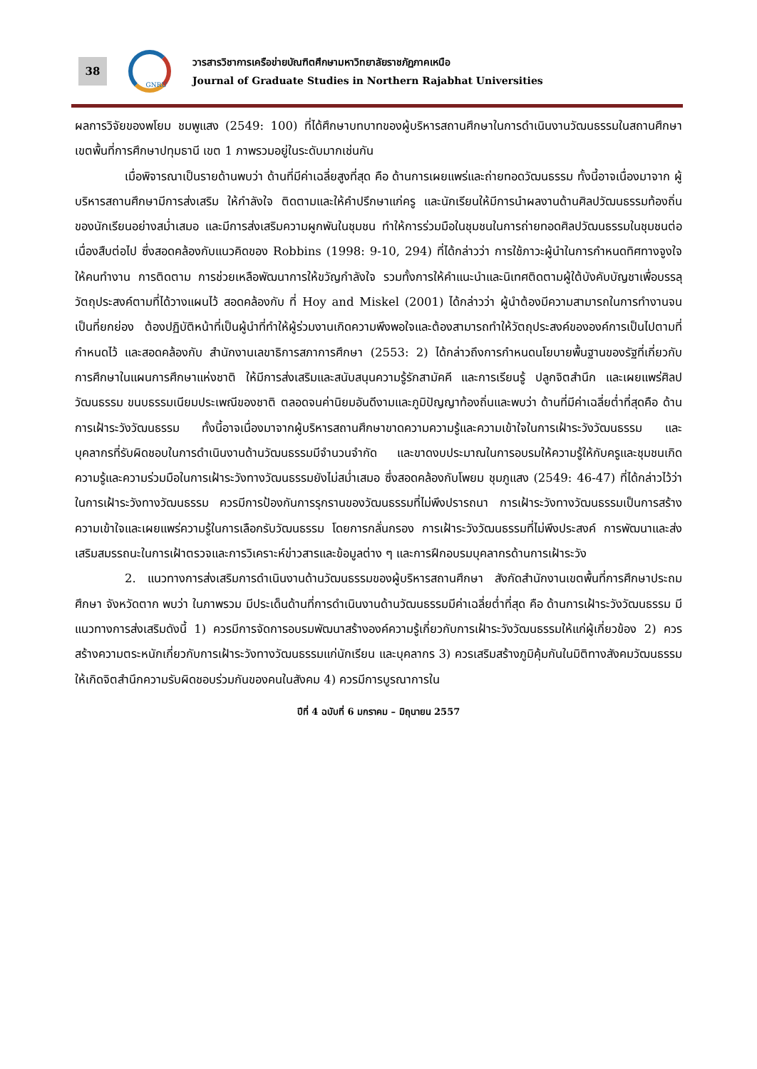38
GNRU
วารสารวิชาการเครือข่ายบัณฑิตศึกษามหาวิทยาลัยราชภัฏภาคเหนือ
Journal of Graduate Studies in Northern Rajabhat Universities
ผลการวิจัยของพโยม ชมพูแสง (2549: 100) ที่ได้ศึกษาบทบาทของผู้บริหารสถานศึกษาในการดำเนินงานวัฒนธรรมในสถานศึกษาเขตพื้นที่การศึกษาปทุมธานี เขต 1 ภาพรวมอยู่ในระดับมากเช่นกัน
เมื่อพิจารณาเป็นรายด้านพบว่า ด้านที่มีค่าเฉลี่ยสูงที่สุด คือ ด้านการเผยแพร่และถ่ายทอดวัฒนธรรม ทั้งนี้อาจเนื่องมาจาก ผู้บริหารสถานศึกษามีการส่งเสริม ให้กำลังใจ ติดตามและให้คำปรึกษาแก่ครู และนักเรียนให้มีการนำผลงานด้านศิลปวัฒนธรรมท้องถิ่นของนักเรียนอย่างสม่ำเสมอ และมีการส่งเสริมความผูกพันในชุมชน ทำให้การร่วมมือในชุมชนในการถ่ายทอดศิลปวัฒนธรรมในชุมชนต่อเนื่องสืบต่อไป ซึ่งสอดคล้องกับแนวคิดของ Robbins (1998: 9-10, 294) ที่ได้กล่าวว่า การใช้ภาวะผู้นำในการกำหนดทิศทางจูงใจให้คนทำงาน การติดตาม การช่วยเหลือพัฒนาการให้ขวัญกำลังใจ รวมทั้งการให้คำแนะนำและนิเทศติดตามผู้ใต้บังคับบัญชาเพื่อบรรลุวัตถุประสงค์ตามที่ได้วางแผนไว้ สอดคล้องกับ ที่ Hoy and Miskel (2001) ได้กล่าวว่า ผู้นำต้องมีความสามารถในการทำงานจนเป็นที่ยกย่อง ต้องปฏิบัติหน้าที่เป็นผู้นำที่ทำให้ผู้ร่วมงานเกิดความพึงพอใจและต้องสามารถทำให้วัตถุประสงค์ขององค์การเป็นไปตามที่กำหนดไว้ และสอดคล้องกับ สำนักงานเลขาธิการสภาการศึกษา (2553: 2) ได้กล่าวถึงการกำหนดนโยบายพื้นฐานของรัฐที่เกี่ยวกับการศึกษาในแผนการศึกษาแห่งชาติ ให้มีการส่งเสริมและสนับสนุนความรู้รักสามัคคี และการเรียนรู้ ปลูกจิตสำนึก และเผยแพร่ศิลปวัฒนธรรม ขนบธรรมเนียมประเพณีของชาติ ตลอดจนค่านิยมอันดีงามและภูมิปัญญาท้องถิ่นและพบว่า ด้านที่มีค่าเฉลี่ยต่ำที่สุดคือ ด้านการเฝ้าระวังวัฒนธรรม ทั้งนี้อาจเนื่องมาจากผู้บริหารสถานศึกษาขาดความความรู้และความเข้าใจในการเฝ้าระวังวัฒนธรรม และบุคลากรที่รับผิดชอบในการดำเนินงานด้านวัฒนธรรมมีจำนวนจำกัด และขาดงบประมาณในการอบรมให้ความรู้ให้กับครูและชุมชนเกิดความรู้และความร่วมมือในการเฝ้าระวังทางวัฒนธรรมยังไม่สม่ำเสมอ ซึ่งสอดคล้องกับโพยม ชุมภูแสง (2549: 46-47) ที่ได้กล่าวไว้ว่าในการเฝ้าระวังทางวัฒนธรรม ควรมีการป้องกันการรุกรานของวัฒนธรรมที่ไม่พึงปรารถนา การเฝ้าระวังทางวัฒนธรรมเป็นการสร้างความเข้าใจและเผยแพร่ความรู้ในการเลือกรับวัฒนธรรม โดยการกลั่นกรอง การเฝ้าระวังวัฒนธรรมที่ไม่พึงประสงค์ การพัฒนาและส่งเสริมสมรรถนะในการเฝ้าตรวจและการวิเคราะห์ข่าวสารและข้อมูลต่าง ๆ และการฝึกอบรมบุคลากรด้านการเฝ้าระวัง
2. แนวทางการส่งเสริมการดำเนินงานด้านวัฒนธรรมของผู้บริหารสถานศึกษา สังกัดสำนักงานเขตพื้นที่การศึกษาประถมศึกษา จังหวัดตาก พบว่า ในภาพรวม มีประเด็นด้านที่การดำเนินงานด้านวัฒนธรรมมีค่าเฉลี่ยต่ำที่สุด คือ ด้านการเฝ้าระวังวัฒนธรรม มีแนวทางการส่งเสริมดังนี้ 1) ควรมีการจัดการอบรมพัฒนาสร้างองค์ความรู้เกี่ยวกับการเฝ้าระวังวัฒนธรรมให้แก่ผู้เกี่ยวข้อง 2) ควรสร้างความตระหนักเกี่ยวกับการเฝ้าระวังทางวัฒนธรรมแก่นักเรียน และบุคลากร 3) ควรเสริมสร้างภูมิคุ้มกันในมิติทางสังคมวัฒนธรรมให้เกิดจิตสำนึกความรับผิดชอบร่วมกันของคนในสังคม 4) ควรมีการบูรณาการใน
ปีที่ 4 ฉบับที่ 6 มกราคม – มิถุนายน 2557